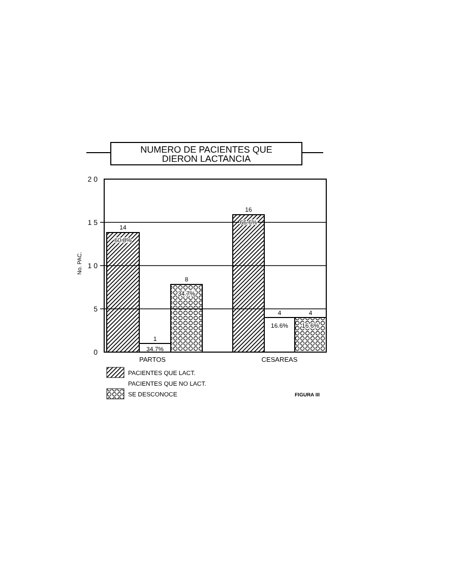NUMERO DE PACIENTES QUE
DIERON LACTANCIA
2 0
1 5
1 0
5
0
No. PAC.
14
60.8%
1
34.7%
8
34.7%
16
66.6%
4
16.6%
4
16.6%
PARTOS
CESAREAS
PACIENTES QUE LACT.
PACIENTES QUE NO LACT.
SE DESCONOCE
FIGURA III